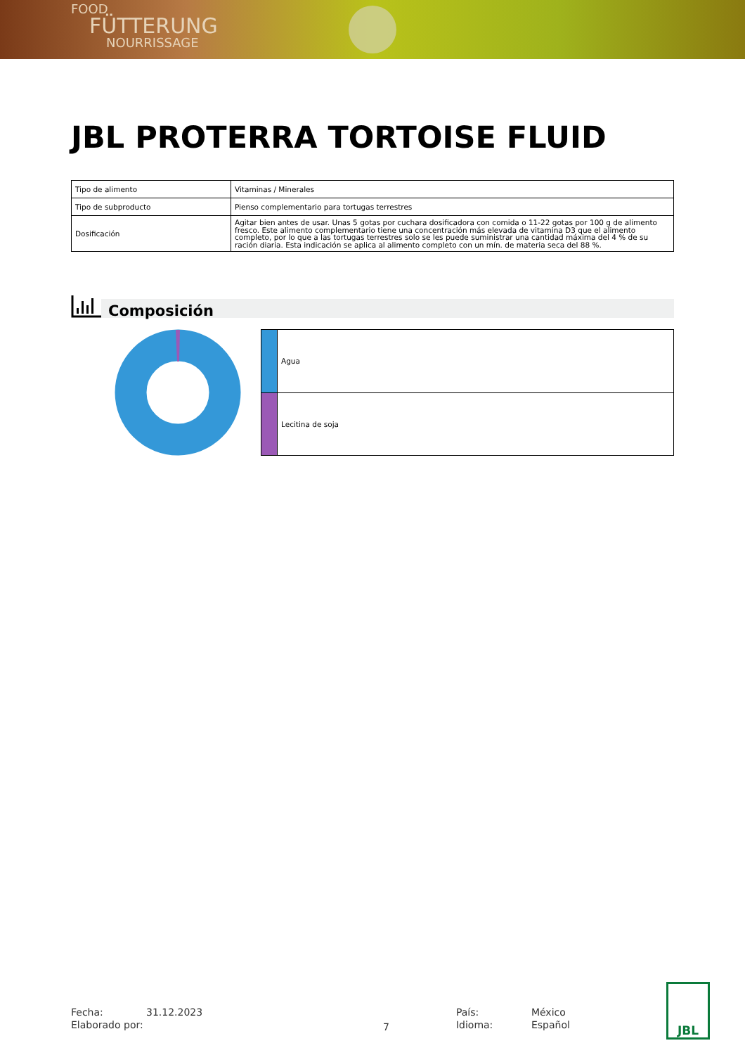FOOD
FÜTTERUNG
NOURRISSAGE
JBL PROTERRA TORTOISE FLUID
| Tipo de alimento | Vitaminas / Minerales |
| Tipo de subproducto | Pienso complementario para tortugas terrestres |
| Dosificación | Agitar bien antes de usar. Unas 5 gotas por cuchara dosificadora con comida o 11-22 gotas por 100 g de alimento fresco. Este alimento complementario tiene una concentración más elevada de vitamina D3 que el alimento completo, por lo que a las tortugas terrestres solo se les puede suministrar una cantidad máxima del 4 % de su ración diaria. Esta indicación se aplica al alimento completo con un mín. de materia seca del 88 %. |
Composición
| | Agua |
| | Lecitina de soja |
| Fecha: | 31.12.2023 |
| Elaborado por: | |
7
| País: | México |
| Idioma: | Español |
JBL